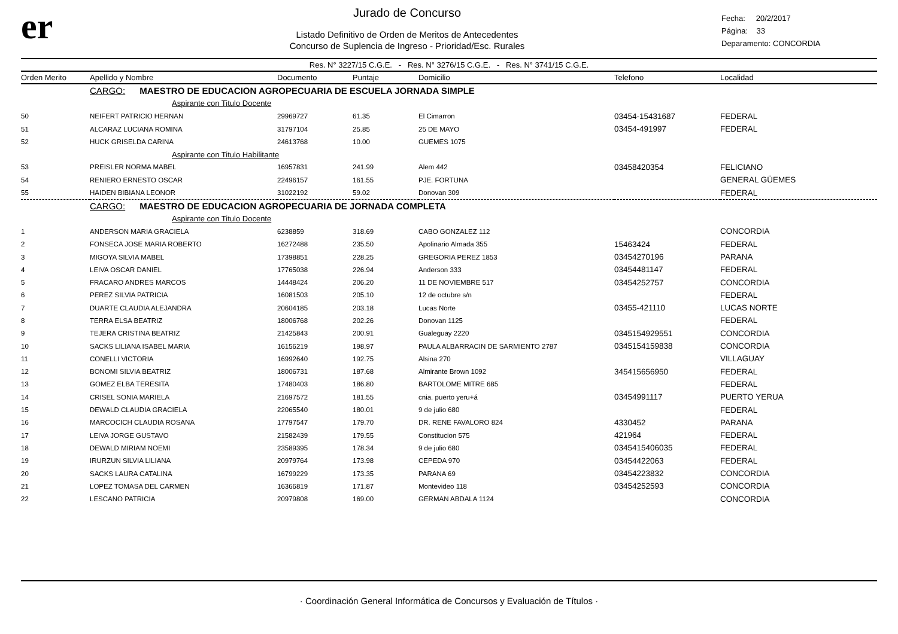er
Jurado de Concurso
Listado Definitivo de Orden de Meritos de Antecedentes
Concurso de Suplencia de Ingreso - Prioridad/Esc. Rurales
Fecha: 20/2/2017
Página: 33
Deparamento: CONCORDIA
Res. N° 3227/15 C.G.E. - Res. N° 3276/15 C.G.E. - Res. N° 3741/15 C.G.E.
| Orden Merito | Apellido y Nombre | Documento | Puntaje | Domicilio | Telefono | Localidad |
| --- | --- | --- | --- | --- | --- | --- |
| | CARGO: MAESTRO DE EDUCACION AGROPECUARIA DE ESCUELA JORNADA SIMPLE | | | | | |
| | Aspirante con Titulo Docente | | | | | |
| 50 | NEIFERT PATRICIO HERNAN | 29969727 | 61.35 | El Cimarron | 03454-15431687 | FEDERAL |
| 51 | ALCARAZ LUCIANA ROMINA | 31797104 | 25.85 | 25 DE MAYO | 03454-491997 | FEDERAL |
| 52 | HUCK GRISELDA CARINA | 24613768 | 10.00 | GUEMES 1075 | | |
| | Aspirante con Titulo Habilitante | | | | | |
| 53 | PREISLER NORMA MABEL | 16957831 | 241.99 | Alem 442 | 03458420354 | FELICIANO |
| 54 | RENIERO ERNESTO OSCAR | 22496157 | 161.55 | PJE. FORTUNA | | GENERAL GÜEMES |
| 55 | HAIDEN BIBIANA LEONOR | 31022192 | 59.02 | Donovan 309 | | FEDERAL |
| | CARGO: MAESTRO DE EDUCACION AGROPECUARIA DE JORNADA COMPLETA | | | | | |
| | Aspirante con Titulo Docente | | | | | |
| 1 | ANDERSON MARIA GRACIELA | 6238859 | 318.69 | CABO GONZALEZ 112 | | CONCORDIA |
| 2 | FONSECA JOSE MARIA ROBERTO | 16272488 | 235.50 | Apolinario Almada 355 | 15463424 | FEDERAL |
| 3 | MIGOYA SILVIA MABEL | 17398851 | 228.25 | GREGORIA PEREZ 1853 | 03454270196 | PARANA |
| 4 | LEIVA OSCAR DANIEL | 17765038 | 226.94 | Anderson 333 | 03454481147 | FEDERAL |
| 5 | FRACARO ANDRES MARCOS | 14448424 | 206.20 | 11 DE NOVIEMBRE 517 | 03454252757 | CONCORDIA |
| 6 | PEREZ SILVIA PATRICIA | 16081503 | 205.10 | 12 de octubre s/n | | FEDERAL |
| 7 | DUARTE CLAUDIA ALEJANDRA | 20604185 | 203.18 | Lucas Norte | 03455-421110 | LUCAS NORTE |
| 8 | TERRA ELSA BEATRIZ | 18006768 | 202.26 | Donovan 1125 | | FEDERAL |
| 9 | TEJERA CRISTINA BEATRIZ | 21425843 | 200.91 | Gualeguay 2220 | 0345154929551 | CONCORDIA |
| 10 | SACKS LILIANA ISABEL MARIA | 16156219 | 198.97 | PAULA ALBARRACIN DE SARMIENTO 2787 | 0345154159838 | CONCORDIA |
| 11 | CONELLI VICTORIA | 16992640 | 192.75 | Alsina 270 | | VILLAGUAY |
| 12 | BONOMI SILVIA BEATRIZ | 18006731 | 187.68 | Almirante Brown 1092 | 345415656950 | FEDERAL |
| 13 | GOMEZ ELBA TERESITA | 17480403 | 186.80 | BARTOLOME MITRE 685 | | FEDERAL |
| 14 | CRISEL SONIA MARIELA | 21697572 | 181.55 | cnia. puerto yeru+á | 03454991117 | PUERTO YERUA |
| 15 | DEWALD CLAUDIA GRACIELA | 22065540 | 180.01 | 9 de julio 680 | | FEDERAL |
| 16 | MARCOCICH CLAUDIA ROSANA | 17797547 | 179.70 | DR. RENE FAVALORO 824 | 4330452 | PARANA |
| 17 | LEIVA JORGE GUSTAVO | 21582439 | 179.55 | Constitucion 575 | 421964 | FEDERAL |
| 18 | DEWALD MIRIAM NOEMI | 23589395 | 178.34 | 9 de julio 680 | 0345415406035 | FEDERAL |
| 19 | IRURZUN SILVIA LILIANA | 20979764 | 173.98 | CEPEDA 970 | 03454422063 | FEDERAL |
| 20 | SACKS LAURA CATALINA | 16799229 | 173.35 | PARANA 69 | 03454223832 | CONCORDIA |
| 21 | LOPEZ TOMASA DEL CARMEN | 16366819 | 171.87 | Montevideo 118 | 03454252593 | CONCORDIA |
| 22 | LESCANO PATRICIA | 20979808 | 169.00 | GERMAN ABDALA 1124 | | CONCORDIA |
· Coordinación General Informática de Concursos y Evaluación de Títulos ·